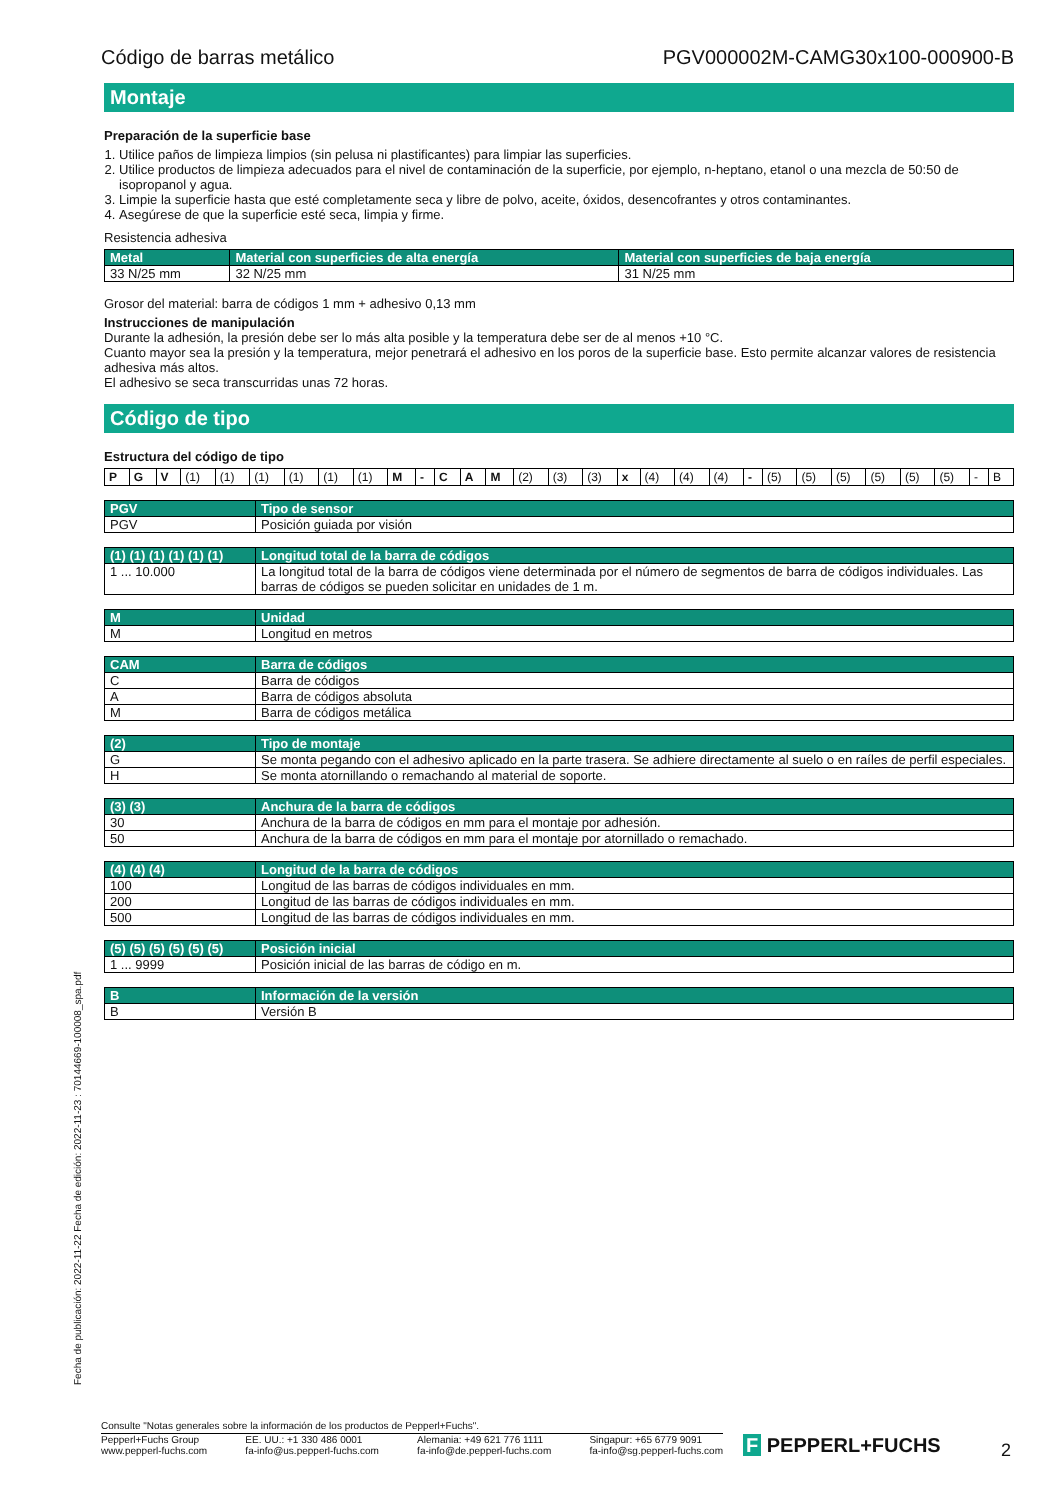Código de barras metálico PGV000002M-CAMG30x100-000900-B
Montaje
Preparación de la superficie base
1. Utilice paños de limpieza limpios (sin pelusa ni plastificantes) para limpiar las superficies.
2. Utilice productos de limpieza adecuados para el nivel de contaminación de la superficie, por ejemplo, n-heptano, etanol o una mezcla de 50:50 de isopropanol y agua.
3. Limpie la superficie hasta que esté completamente seca y libre de polvo, aceite, óxidos, desencofrantes y otros contaminantes.
4. Asegúrese de que la superficie esté seca, limpia y firme.
Resistencia adhesiva
| Metal | Material con superficies de alta energía | Material con superficies de baja energía |
| --- | --- | --- |
| 33 N/25 mm | 32 N/25 mm | 31 N/25 mm |
Grosor del material: barra de códigos 1 mm + adhesivo 0,13 mm
Instrucciones de manipulación
Durante la adhesión, la presión debe ser lo más alta posible y la temperatura debe ser de al menos +10 °C.
Cuanto mayor sea la presión y la temperatura, mejor penetrará el adhesivo en los poros de la superficie base. Esto permite alcanzar valores de resistencia adhesiva más altos.
El adhesivo se seca transcurridas unas 72 horas.
Código de tipo
Estructura del código de tipo
| P | G | V | (1) | (1) | (1) | (1) | (1) | (1) | M | - | C | A | M | (2) | (3) | (3) | x | (4) | (4) | (4) | - | (5) | (5) | (5) | (5) | (5) | (5) | - | B |
| PGV | Tipo de sensor |
| --- | --- |
| PGV | Posición guiada por visión |
| (1) (1) (1) (1) (1) (1) | Longitud total de la barra de códigos |
| --- | --- |
| 1 ... 10.000 | La longitud total de la barra de códigos viene determinada por el número de segmentos de barra de códigos individuales. Las barras de códigos se pueden solicitar en unidades de 1 m. |
| M | Unidad |
| --- | --- |
| M | Longitud en metros |
| CAM | Barra de códigos |
| --- | --- |
| C | Barra de códigos |
| A | Barra de códigos absoluta |
| M | Barra de códigos metálica |
| (2) | Tipo de montaje |
| --- | --- |
| G | Se monta pegando con el adhesivo aplicado en la parte trasera. Se adhiere directamente al suelo o en raíles de perfil especiales. |
| H | Se monta atornillando o remachando al material de soporte. |
| (3) (3) | Anchura de la barra de códigos |
| --- | --- |
| 30 | Anchura de la barra de códigos en mm para el montaje por adhesión. |
| 50 | Anchura de la barra de códigos en mm para el montaje por atornillado o remachado. |
| (4) (4) (4) | Longitud de la barra de códigos |
| --- | --- |
| 100 | Longitud de las barras de códigos individuales en mm. |
| 200 | Longitud de las barras de códigos individuales en mm. |
| 500 | Longitud de las barras de códigos individuales en mm. |
| (5) (5) (5) (5) (5) (5) | Posición inicial |
| --- | --- |
| 1 ... 9999 | Posición inicial de las barras de código en m. |
| B | Información de la versión |
| --- | --- |
| B | Versión B |
Fecha de publicación: 2022-11-22 Fecha de edición: 2022-11-23 : 70144669-100008_spa.pdf
Consulte "Notas generales sobre la información de los productos de Pepperl+Fuchs".
Pepperl+Fuchs Group
www.pepperl-fuchs.com EE. UU.: +1 330 486 0001
fa-info@us.pepperl-fuchs.com Alemania: +49 621 776 1111
fa-info@de.pepperl-fuchs.com Singapur: +65 6779 9091
fa-info@sg.pepperl-fuchs.com
F PEPPERL+FUCHS 2